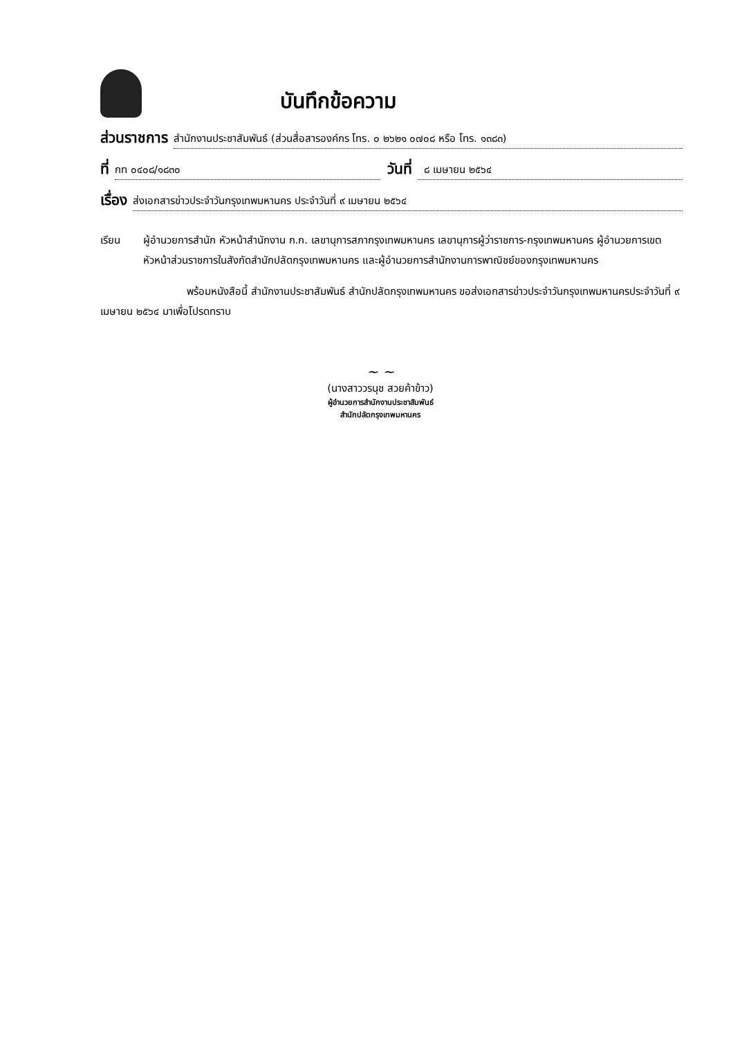บันทึกข้อความ
ส่วนราชการ
สำนักงานประชาสัมพันธ์ (ส่วนสื่อสารองค์กร โทร. ๐ ๒๖๒๑ ๐๗๐๘ หรือ โทร. ๑๓๘๓)
ที่
กท ๐๔๐๘/๑๘๓๐
วันที่
๘ เมษายน ๒๕๖๔
เรื่อง
ส่งเอกสารข่าวประจำวันกรุงเทพมหานคร ประจำวันที่ ๙ เมษายน ๒๕๖๔
เรียน ผู้อำนวยการสำนัก หัวหน้าสำนักงาน ก.ก. เลขานุการสภากรุงเทพมหานคร เลขานุการผู้ว่าราชการ-กรุงเทพมหานคร ผู้อำนวยการเขต หัวหน้าส่วนราชการในสังกัดสำนักปลัดกรุงเทพมหานคร และผู้อำนวยการสำนักงานการพาณิชย์ของกรุงเทพมหานคร
พร้อมหนังสือนี้ สำนักงานประชาสัมพันธ์ สำนักปลัดกรุงเทพมหานคร ขอส่งเอกสารข่าวประจำวันกรุงเทพมหานครประจำวันที่ ๙ เมษายน ๒๕๖๔ มาเพื่อโปรดทราบ
~ ~
(นางสาววรนุช สวยค้าข้าว)
ผู้อำนวยการสำนักงานประชาสัมพันธ์
สำนักปลัดกรุงเทพมหานคร